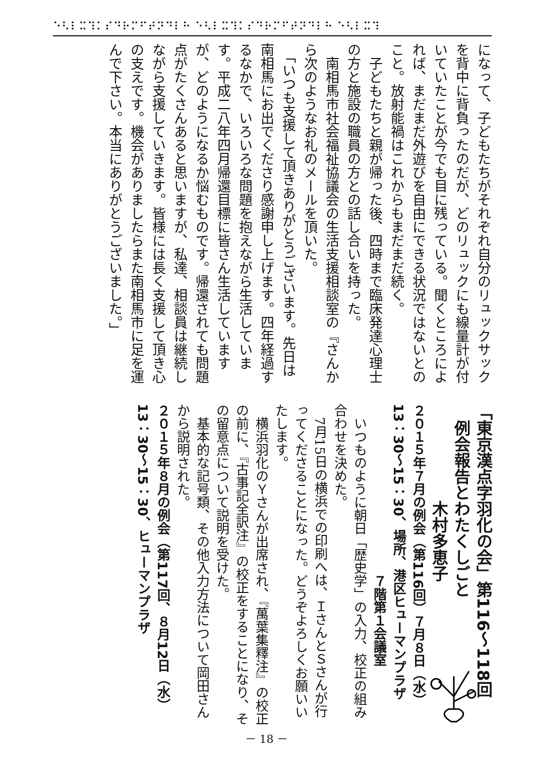⠑⠣⠇⠭⠹⠅⠎⠙⠗⠍⠋⠞⠝⠙⠇⠓ ⠑⠣⠇⠭⠹⠅⠎⠙⠗⠍⠋⠞⠝⠙⠇⠓ ⠑⠣⠇⠭⠹
になって、子どもたちがそれぞれ自分のリュックサックを背中に背負ったのだが、どのリュックにも線量計が付いていたことが今でも目に残っている。聞くところによれば、まだまだ外遊びを自由にできる状況ではないとのこと。放射能禍はこれからもまだまだ続く。
　子どもたちと親が帰った後、四時まで臨床発達心理士の方と施設の職員の方との話し合いを持った。
　南相馬市社会福祉協議会の生活支援相談室の『さんから次のようなお礼のメールを頂いた。
　「いつも支援して頂きありがとうございます。先日は南相馬にお出でくださり感謝申し上げます。四年経過するなかで、いろいろな問題を抱えながら生活しています。平成二八年四月帰還目標に皆さん生活していますが、どのようになるか悩むものです。帰還されても問題点がたくさんあると思いますが、私達、相談員は継続しながら支援していきます。皆様には長く支援して頂き心の支えです。機会がありましたらまた南相馬市に足を運んで下さい。本当にありがとうございました。」
「東京漢点字羽化の会」第116～118回
　例会報告とわたくしごと
　　　　　　木村多恵子
２０１５年７月の例会（第116回）７月８日（水）
13：30～15：30、場所、港区ヒューマンプラザ
　　　　　　　　　　　　　７階第１会議室
　いつものように朝日「歴史学」の入力、校正の組み合わせを決めた。
　7月15日の横浜での印刷へは、ＩさんとＳさんが行ってくださることになった。どうぞよろしくお願いいたします。
　横浜羽化のＹさんが出席され、『萬葉集釋注』の校正の前に、『古事記全訳注』の校正をすることになり、その留意点について説明を受けた。
　基本的な記号類、その他入力方法について岡田さんから説明された。
２０１５年８月の例会（第117回、８月12日（水）
13：30～15：30、ヒューマンプラザ
－ 18 －